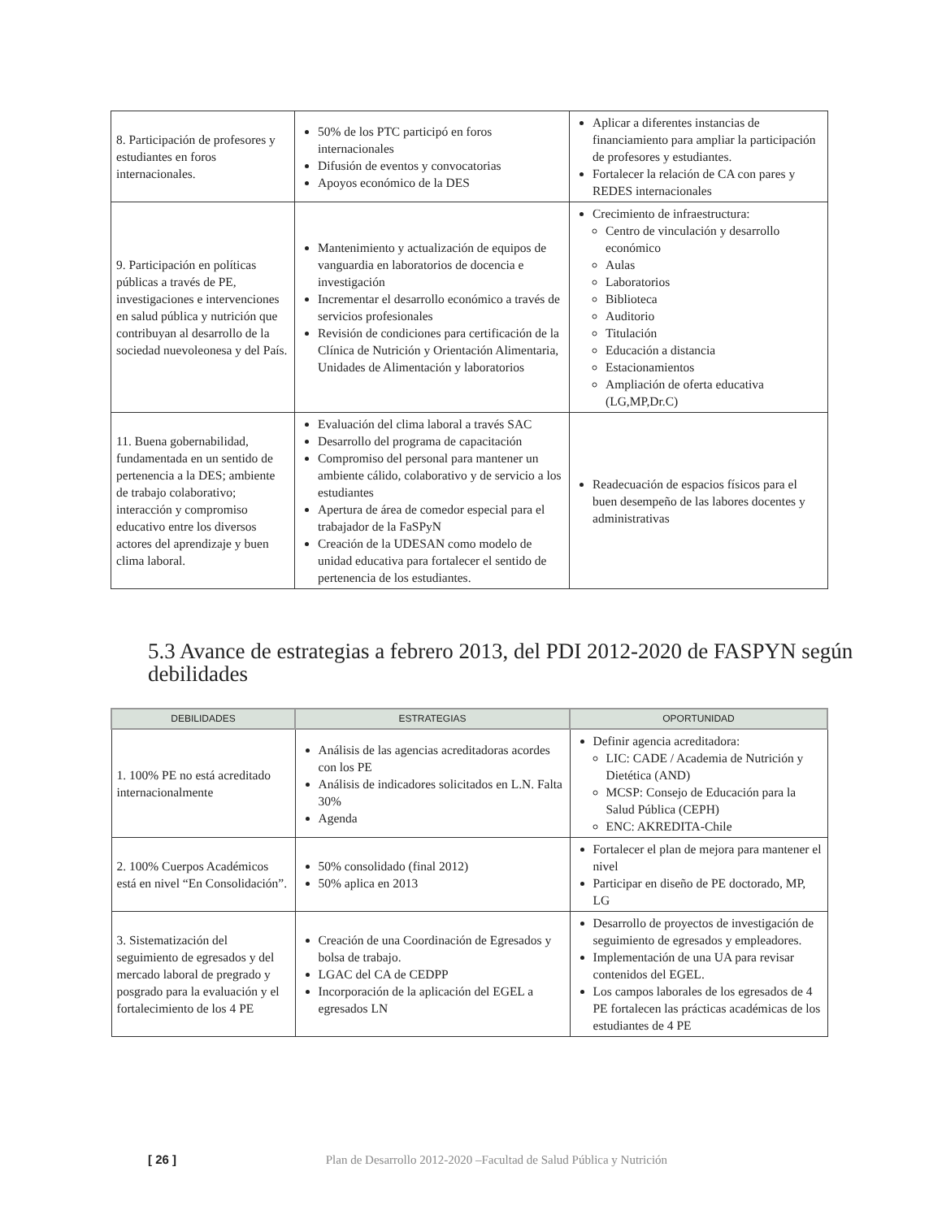| 8. Participación de profesores y estudiantes en foros internacionales. | 50% de los PTC participó en foros internacionales Difusión de eventos y convocatorias Apoyos económico de la DES | Aplicar a diferentes instancias de financiamiento para ampliar la participación de profesores y estudiantes. Fortalecer la relación de CA con pares y REDES internacionales |
| 9. Participación en políticas públicas a través de PE, investigaciones e intervenciones en salud pública y nutrición que contribuyan al desarrollo de la sociedad nuevoleonesa y del País. | Mantenimiento y actualización de equipos de vanguardia en laboratorios de docencia e investigación Incrementar el desarrollo económico a través de servicios profesionales Revisión de condiciones para certificación de la Clínica de Nutrición y Orientación Alimentaria, Unidades de Alimentación y laboratorios | Crecimiento de infraestructura: Centro de vinculación y desarrollo económico Aulas Laboratorios Biblioteca Auditorio Titulación Educación a distancia Estacionamientos Ampliación de oferta educativa (LG,MP,Dr.C) |
| 11. Buena gobernabilidad, fundamentada en un sentido de pertenencia a la DES; ambiente de trabajo colaborativo; interacción y compromiso educativo entre los diversos actores del aprendizaje y buen clima laboral. | Evaluación del clima laboral a través SAC Desarrollo del programa de capacitación Compromiso del personal para mantener un ambiente cálido, colaborativo y de servicio a los estudiantes Apertura de área de comedor especial para el trabajador de la FaSPyN Creación de la UDESAN como modelo de unidad educativa para fortalecer el sentido de pertenencia de los estudiantes. | Readecuación de espacios físicos para el buen desempeño de las labores docentes y administrativas |
5.3 Avance de estrategias a febrero 2013, del PDI 2012-2020 de FASPYN según debilidades
| DEBILIDADES | ESTRATEGIAS | OPORTUNIDAD |
| --- | --- | --- |
| 1. 100% PE no está acreditado internacionalmente | Análisis de las agencias acreditadoras acordes con los PE Análisis de indicadores solicitados en L.N. Falta 30% Agenda | Definir agencia acreditadora: LIC: CADE / Academia de Nutrición y Dietética (AND) MCSP: Consejo de Educación para la Salud Pública (CEPH) ENC: AKREDITA-Chile |
| 2. 100% Cuerpos Académicos está en nivel “En Consolidación”. | 50% consolidado (final 2012) 50% aplica en 2013 | Fortalecer el plan de mejora para mantener el nivel Participar en diseño de PE doctorado, MP, LG |
| 3. Sistematización del seguimiento de egresados y del mercado laboral de pregrado y posgrado para la evaluación y el fortalecimiento de los 4 PE | Creación de una Coordinación de Egresados y bolsa de trabajo. LGAC del CA de CEDPP Incorporación de la aplicación del EGEL a egresados LN | Desarrollo de proyectos de investigación de seguimiento de egresados y empleadores. Implementación de una UA para revisar contenidos del EGEL. Los campos laborales de los egresados de 4 PE fortalecen las prácticas académicas de los estudiantes de 4 PE |
[ 26 ] Plan de Desarrollo 2012-2020 –Facultad de Salud Pública y Nutrición